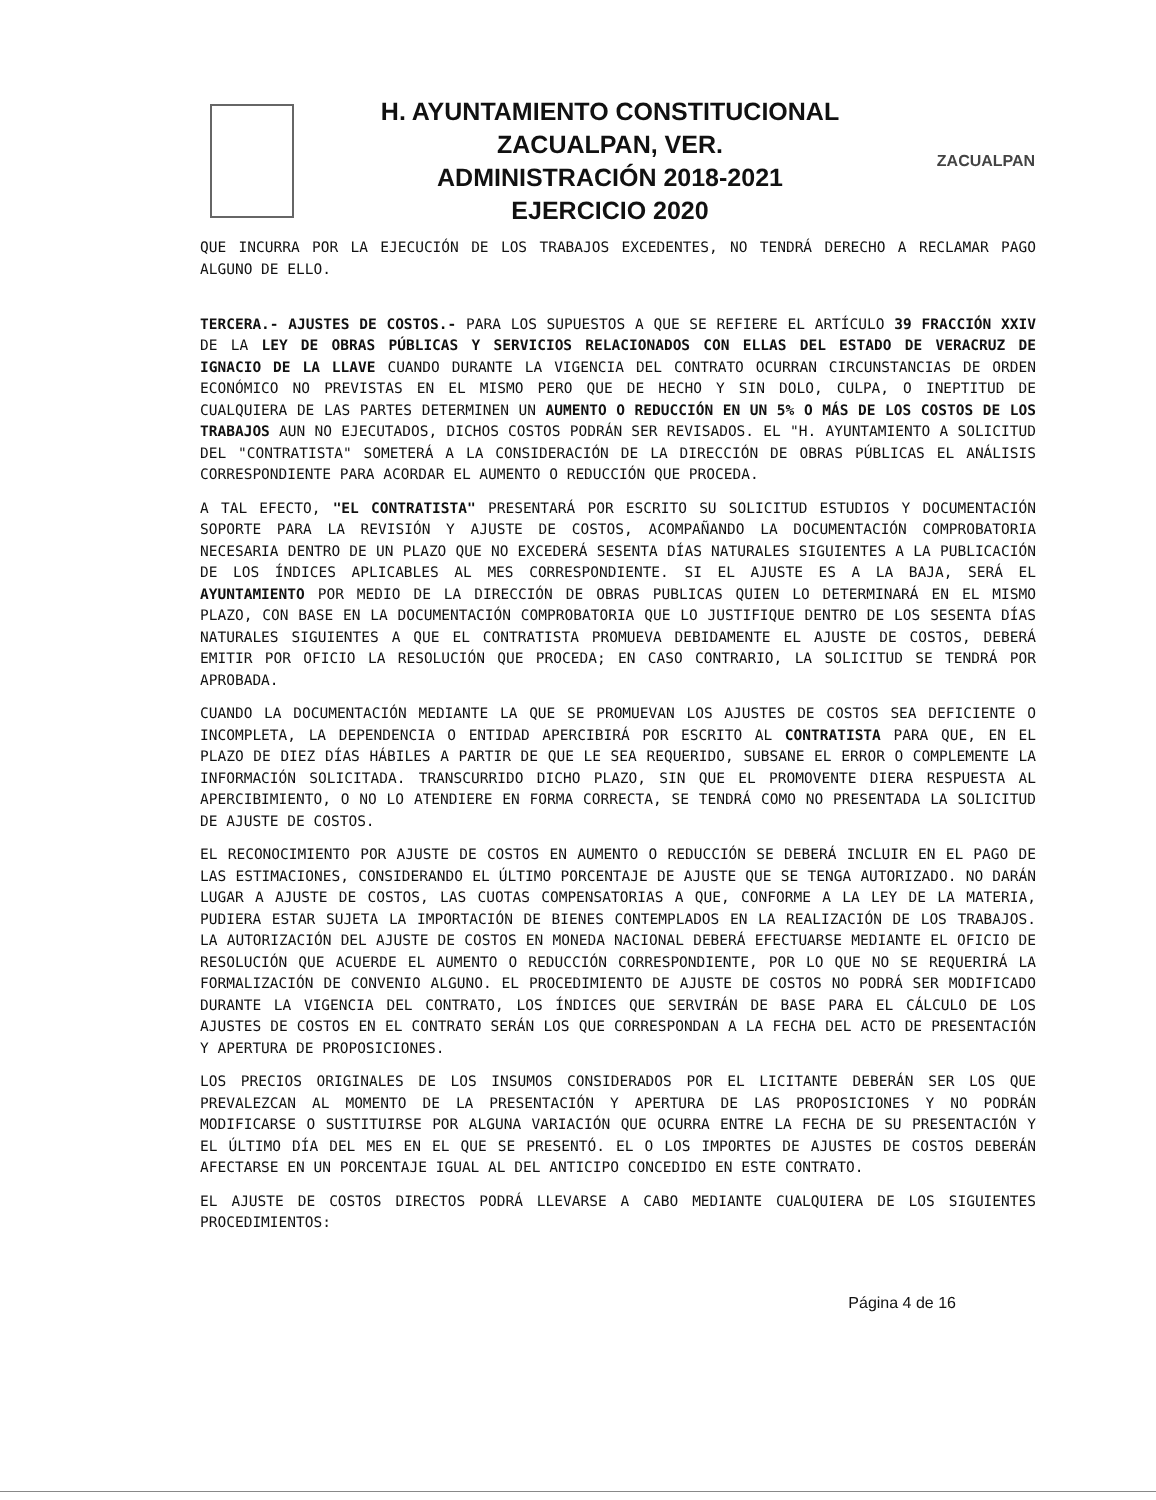H. AYUNTAMIENTO CONSTITUCIONAL
ZACUALPAN, VER.
ADMINISTRACIÓN 2018-2021
EJERCICIO 2020
ZACUALPAN
QUE INCURRA POR LA EJECUCIÓN DE LOS TRABAJOS EXCEDENTES, NO TENDRÁ DERECHO A RECLAMAR PAGO ALGUNO DE ELLO.
TERCERA.- AJUSTES DE COSTOS.- PARA LOS SUPUESTOS A QUE SE REFIERE EL ARTÍCULO 39 FRACCIÓN XXIV DE LA LEY DE OBRAS PÚBLICAS Y SERVICIOS RELACIONADOS CON ELLAS DEL ESTADO DE VERACRUZ DE IGNACIO DE LA LLAVE CUANDO DURANTE LA VIGENCIA DEL CONTRATO OCURRAN CIRCUNSTANCIAS DE ORDEN ECONÓMICO NO PREVISTAS EN EL MISMO PERO QUE DE HECHO Y SIN DOLO, CULPA, O INEPTITUD DE CUALQUIERA DE LAS PARTES DETERMINEN UN AUMENTO O REDUCCIÓN EN UN 5% O MÁS DE LOS COSTOS DE LOS TRABAJOS AUN NO EJECUTADOS, DICHOS COSTOS PODRÁN SER REVISADOS. EL "H. AYUNTAMIENTO A SOLICITUD DEL "CONTRATISTA" SOMETERÁ A LA CONSIDERACIÓN DE LA DIRECCIÓN DE OBRAS PÚBLICAS EL ANÁLISIS CORRESPONDIENTE PARA ACORDAR EL AUMENTO O REDUCCIÓN QUE PROCEDA.
A TAL EFECTO, "EL CONTRATISTA" PRESENTARÁ POR ESCRITO SU SOLICITUD ESTUDIOS Y DOCUMENTACIÓN SOPORTE PARA LA REVISIÓN Y AJUSTE DE COSTOS, ACOMPAÑANDO LA DOCUMENTACIÓN COMPROBATORIA NECESARIA DENTRO DE UN PLAZO QUE NO EXCEDERÁ SESENTA DÍAS NATURALES SIGUIENTES A LA PUBLICACIÓN DE LOS ÍNDICES APLICABLES AL MES CORRESPONDIENTE. SI EL AJUSTE ES A LA BAJA, SERÁ EL AYUNTAMIENTO POR MEDIO DE LA DIRECCIÓN DE OBRAS PUBLICAS QUIEN LO DETERMINARÁ EN EL MISMO PLAZO, CON BASE EN LA DOCUMENTACIÓN COMPROBATORIA QUE LO JUSTIFIQUE DENTRO DE LOS SESENTA DÍAS NATURALES SIGUIENTES A QUE EL CONTRATISTA PROMUEVA DEBIDAMENTE EL AJUSTE DE COSTOS, DEBERÁ EMITIR POR OFICIO LA RESOLUCIÓN QUE PROCEDA; EN CASO CONTRARIO, LA SOLICITUD SE TENDRÁ POR APROBADA.
CUANDO LA DOCUMENTACIÓN MEDIANTE LA QUE SE PROMUEVAN LOS AJUSTES DE COSTOS SEA DEFICIENTE O INCOMPLETA, LA DEPENDENCIA O ENTIDAD APERCIBIRÁ POR ESCRITO AL CONTRATISTA PARA QUE, EN EL PLAZO DE DIEZ DÍAS HÁBILES A PARTIR DE QUE LE SEA REQUERIDO, SUBSANE EL ERROR O COMPLEMENTE LA INFORMACIÓN SOLICITADA. TRANSCURRIDO DICHO PLAZO, SIN QUE EL PROMOVENTE DIERA RESPUESTA AL APERCIBIMIENTO, O NO LO ATENDIERE EN FORMA CORRECTA, SE TENDRÁ COMO NO PRESENTADA LA SOLICITUD DE AJUSTE DE COSTOS.
EL RECONOCIMIENTO POR AJUSTE DE COSTOS EN AUMENTO O REDUCCIÓN SE DEBERÁ INCLUIR EN EL PAGO DE LAS ESTIMACIONES, CONSIDERANDO EL ÚLTIMO PORCENTAJE DE AJUSTE QUE SE TENGA AUTORIZADO. NO DARÁN LUGAR A AJUSTE DE COSTOS, LAS CUOTAS COMPENSATORIAS A QUE, CONFORME A LA LEY DE LA MATERIA, PUDIERA ESTAR SUJETA LA IMPORTACIÓN DE BIENES CONTEMPLADOS EN LA REALIZACIÓN DE LOS TRABAJOS. LA AUTORIZACIÓN DEL AJUSTE DE COSTOS EN MONEDA NACIONAL DEBERÁ EFECTUARSE MEDIANTE EL OFICIO DE RESOLUCIÓN QUE ACUERDE EL AUMENTO O REDUCCIÓN CORRESPONDIENTE, POR LO QUE NO SE REQUERIRÁ LA FORMALIZACIÓN DE CONVENIO ALGUNO. EL PROCEDIMIENTO DE AJUSTE DE COSTOS NO PODRÁ SER MODIFICADO DURANTE LA VIGENCIA DEL CONTRATO, LOS ÍNDICES QUE SERVIRÁN DE BASE PARA EL CÁLCULO DE LOS AJUSTES DE COSTOS EN EL CONTRATO SERÁN LOS QUE CORRESPONDAN A LA FECHA DEL ACTO DE PRESENTACIÓN Y APERTURA DE PROPOSICIONES.
LOS PRECIOS ORIGINALES DE LOS INSUMOS CONSIDERADOS POR EL LICITANTE DEBERÁN SER LOS QUE PREVALEZCAN AL MOMENTO DE LA PRESENTACIÓN Y APERTURA DE LAS PROPOSICIONES Y NO PODRÁN MODIFICARSE O SUSTITUIRSE POR ALGUNA VARIACIÓN QUE OCURRA ENTRE LA FECHA DE SU PRESENTACIÓN Y EL ÚLTIMO DÍA DEL MES EN EL QUE SE PRESENTÓ. EL O LOS IMPORTES DE AJUSTES DE COSTOS DEBERÁN AFECTARSE EN UN PORCENTAJE IGUAL AL DEL ANTICIPO CONCEDIDO EN ESTE CONTRATO.
EL AJUSTE DE COSTOS DIRECTOS PODRÁ LLEVARSE A CABO MEDIANTE CUALQUIERA DE LOS SIGUIENTES PROCEDIMIENTOS:
Página 4 de 16